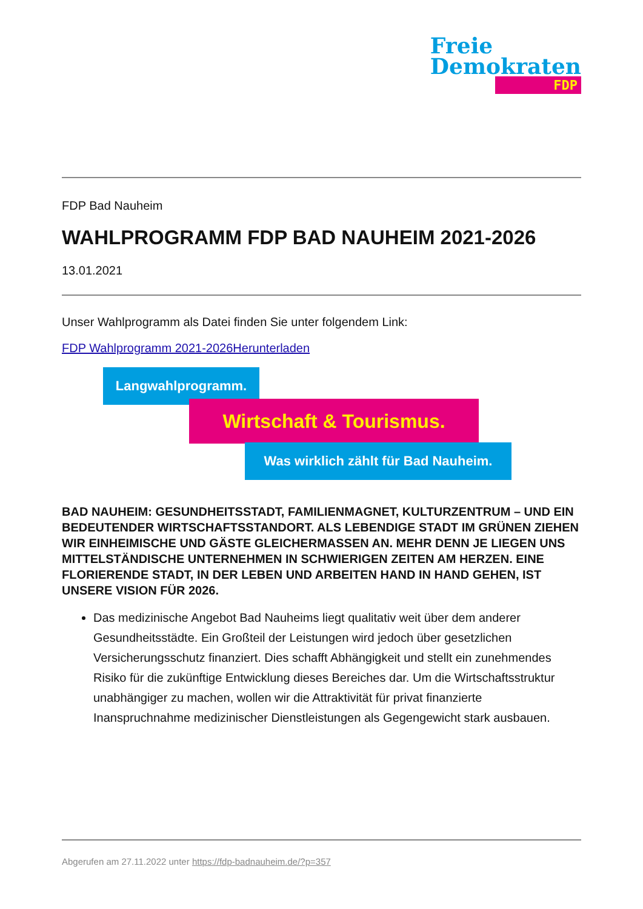Freie
Demokraten
FDP
FDP Bad Nauheim
WAHLPROGRAMM FDP BAD NAUHEIM 2021-2026
13.01.2021
Unser Wahlprogramm als Datei finden Sie unter folgendem Link:
FDP Wahlprogramm 2021-2026Herunterladen
Langwahlprogramm.
Wirtschaft & Tourismus.
Was wirklich zählt für Bad Nauheim.
BAD NAUHEIM: GESUNDHEITSSTADT, FAMILIENMAGNET, KULTURZENTRUM – UND EIN BEDEUTENDER WIRTSCHAFTSSTANDORT. ALS LEBENDIGE STADT IM GRÜNEN ZIEHEN WIR EINHEIMISCHE UND GÄSTE GLEICHERMASSEN AN. MEHR DENN JE LIEGEN UNS MITTELSTÄNDISCHE UNTERNEHMEN IN SCHWIERIGEN ZEITEN AM HERZEN. EINE FLORIERENDE STADT, IN DER LEBEN UND ARBEITEN HAND IN HAND GEHEN, IST UNSERE VISION FÜR 2026.
Das medizinische Angebot Bad Nauheims liegt qualitativ weit über dem anderer Gesundheitsstädte. Ein Großteil der Leistungen wird jedoch über gesetzlichen Versicherungsschutz finanziert. Dies schafft Abhängigkeit und stellt ein zunehmendes Risiko für die zukünftige Entwicklung dieses Bereiches dar. Um die Wirtschaftsstruktur unabhängiger zu machen, wollen wir die Attraktivität für privat finanzierte Inanspruchnahme medizinischer Dienstleistungen als Gegengewicht stark ausbauen.
Abgerufen am 27.11.2022 unter https://fdp-badnauheim.de/?p=357